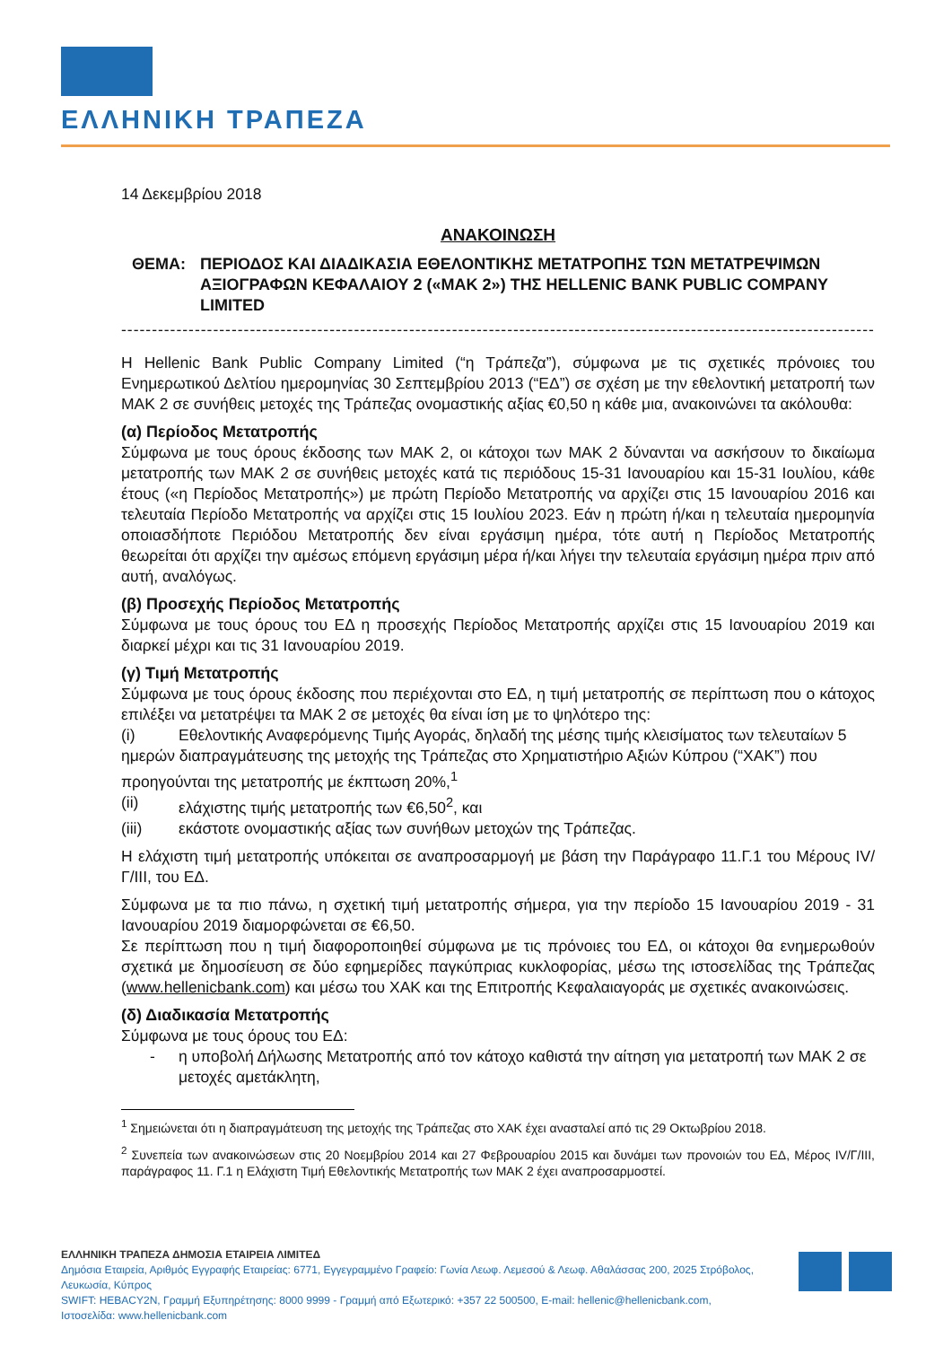ΕΛΛΗΝΙΚΗ ΤΡΑΠΕΖΑ
14 Δεκεμβρίου 2018
ΑΝΑΚΟΙΝΩΣΗ
ΘΕΜΑ: ΠΕΡΙΟΔΟΣ ΚΑΙ ΔΙΑΔΙΚΑΣΙΑ ΕΘΕΛΟΝΤΙΚΗΣ ΜΕΤΑΤΡΟΠΗΣ ΤΩΝ ΜΕΤΑΤΡΕΨΙΜΩΝ ΑΞΙΟΓΡΑΦΩΝ ΚΕΦΑΛΑΙΟΥ 2 («ΜΑΚ 2») ΤΗΣ HELLENIC BANK PUBLIC COMPANY LIMITED
----------------------------------------------------------------------------------------------------------------------------------------------------
Η Hellenic Bank Public Company Limited (“η Τράπεζα”), σύμφωνα με τις σχετικές πρόνοιες του Ενημερωτικού Δελτίου ημερομηνίας 30 Σεπτεμβρίου 2013 (“ΕΔ”) σε σχέση με την εθελοντική μετατροπή των ΜΑΚ 2 σε συνήθεις μετοχές της Τράπεζας ονομαστικής αξίας €0,50 η κάθε μια, ανακοινώνει τα ακόλουθα:
(α) Περίοδος Μετατροπής
Σύμφωνα με τους όρους έκδοσης των ΜΑΚ 2, οι κάτοχοι των ΜΑΚ 2 δύνανται να ασκήσουν το δικαίωμα μετατροπής των ΜΑΚ 2 σε συνήθεις μετοχές κατά τις περιόδους 15-31 Ιανουαρίου και 15-31 Ιουλίου, κάθε έτους («η Περίοδος Μετατροπής») με πρώτη Περίοδο Μετατροπής να αρχίζει στις 15 Ιανουαρίου 2016 και τελευταία Περίοδο Μετατροπής να αρχίζει στις 15 Ιουλίου 2023. Εάν η πρώτη ή/και η τελευταία ημερομηνία οποιασδήποτε Περιόδου Μετατροπής δεν είναι εργάσιμη ημέρα, τότε αυτή η Περίοδος Μετατροπής θεωρείται ότι αρχίζει την αμέσως επόμενη εργάσιμη μέρα ή/και λήγει την τελευταία εργάσιμη ημέρα πριν από αυτή, αναλόγως.
(β) Προσεχής Περίοδος Μετατροπής
Σύμφωνα με τους όρους του ΕΔ η προσεχής Περίοδος Μετατροπής αρχίζει στις 15 Ιανουαρίου 2019 και διαρκεί μέχρι και τις 31 Ιανουαρίου 2019.
(γ) Τιμή Μετατροπής
Σύμφωνα με τους όρους έκδοσης που περιέχονται στο ΕΔ, η τιμή μετατροπής σε περίπτωση που ο κάτοχος επιλέξει να μετατρέψει τα ΜΑΚ 2 σε μετοχές θα είναι ίση με το ψηλότερο της:
(i) Εθελοντικής Αναφερόμενης Τιμής Αγοράς, δηλαδή της μέσης τιμής κλεισίματος των τελευταίων 5 ημερών διαπραγμάτευσης της μετοχής της Τράπεζας στο Χρηματιστήριο Αξιών Κύπρου (“ΧΑΚ”) που προηγούνται της μετατροπής με έκπτωση 20%,<sup>1</sup>
(ii) ελάχιστης τιμής μετατροπής των €6,50<sup>2</sup>, και
(iii) εκάστοτε ονομαστικής αξίας των συνήθων μετοχών της Τράπεζας.
Η ελάχιστη τιμή μετατροπής υπόκειται σε αναπροσαρμογή με βάση την Παράγραφο 11.Γ.1 του Μέρους IV/Γ/III, του ΕΔ.
Σύμφωνα με τα πιο πάνω, η σχετική τιμή μετατροπής σήμερα, για την περίοδο 15 Ιανουαρίου 2019 - 31 Ιανουαρίου 2019 διαμορφώνεται σε €6,50.
Σε περίπτωση που η τιμή διαφοροποιηθεί σύμφωνα με τις πρόνοιες του ΕΔ, οι κάτοχοι θα ενημερωθούν σχετικά με δημοσίευση σε δύο εφημερίδες παγκύπριας κυκλοφορίας, μέσω της ιστοσελίδας της Τράπεζας (www.hellenicbank.com) και μέσω του ΧΑΚ και της Επιτροπής Κεφαλαιαγοράς με σχετικές ανακοινώσεις.
(δ) Διαδικασία Μετατροπής
Σύμφωνα με τους όρους του ΕΔ:
- η υποβολή Δήλωσης Μετατροπής από τον κάτοχο καθιστά την αίτηση για μετατροπή των ΜΑΚ 2 σε μετοχές αμετάκλητη,
<sup>1</sup> Σημειώνεται ότι η διαπραγμάτευση της μετοχής της Τράπεζας στο ΧΑΚ έχει ανασταλεί από τις 29 Οκτωβρίου 2018.
<sup>2</sup> Συνεπεία των ανακοινώσεων στις 20 Νοεμβρίου 2014 και 27 Φεβρουαρίου 2015 και δυνάμει των προνοιών του ΕΔ, Μέρος IV/Γ/III, παράγραφος 11. Γ.1 η Ελάχιστη Τιμή Εθελοντικής Μετατροπής των ΜΑΚ 2 έχει αναπροσαρμοστεί.
ΕΛΛΗΝΙΚΗ ΤΡΑΠΕΖΑ ΔΗΜΟΣΙΑ ΕΤΑΙΡΕΙΑ ΛΙΜΙΤΕΔ
Δημόσια Εταιρεία, Αριθμός Εγγραφής Εταιρείας: 6771, Εγγεγραμμένο Γραφείο: Γωνία Λεωφ. Λεμεσού & Λεωφ. Αθαλάσσας 200, 2025 Στρόβολος, Λευκωσία, Κύπρος
SWIFT: HEBACY2N, Γραμμή Εξυπηρέτησης: 8000 9999 - Γραμμή από Εξωτερικό: +357 22 500500, E-mail: hellenic@hellenicbank.com,
Ιστοσελίδα: www.hellenicbank.com